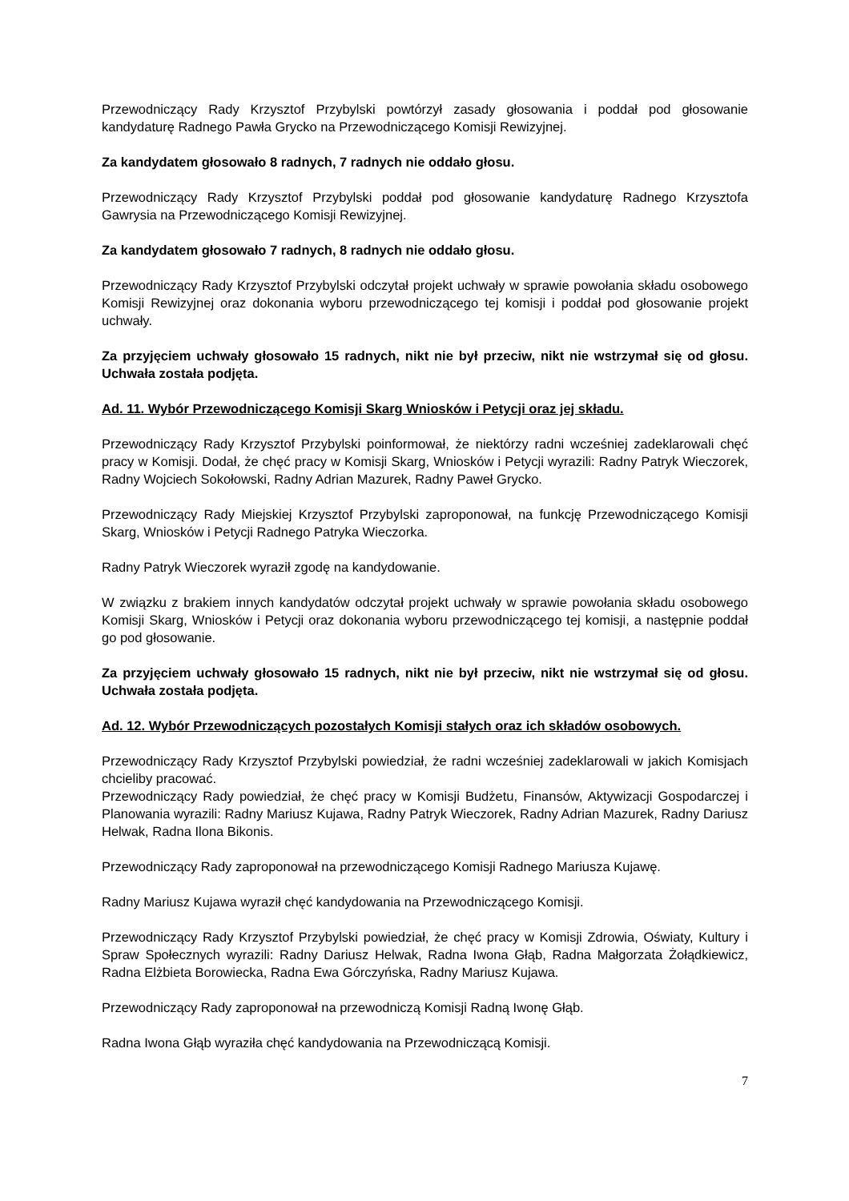Przewodniczący Rady Krzysztof Przybylski powtórzył zasady głosowania i poddał pod głosowanie kandydaturę Radnego Pawła Grycko na Przewodniczącego Komisji Rewizyjnej.
Za kandydatem głosowało 8 radnych, 7 radnych nie oddało głosu.
Przewodniczący Rady Krzysztof Przybylski poddał pod głosowanie kandydaturę Radnego Krzysztofa Gawrysia na Przewodniczącego Komisji Rewizyjnej.
Za kandydatem głosowało 7 radnych, 8 radnych nie oddało głosu.
Przewodniczący Rady Krzysztof Przybylski odczytał projekt uchwały w sprawie powołania składu osobowego Komisji Rewizyjnej oraz dokonania wyboru przewodniczącego tej komisji i poddał pod głosowanie projekt uchwały.
Za przyjęciem uchwały głosowało 15 radnych, nikt nie był przeciw, nikt nie wstrzymał się od głosu. Uchwała została podjęta.
Ad. 11. Wybór Przewodniczącego Komisji Skarg Wniosków i Petycji oraz jej składu.
Przewodniczący Rady Krzysztof Przybylski poinformował, że niektórzy radni wcześniej zadeklarowali chęć pracy w Komisji. Dodał, że chęć pracy w Komisji Skarg, Wniosków i Petycji wyrazili: Radny Patryk Wieczorek, Radny Wojciech Sokołowski, Radny Adrian Mazurek, Radny Paweł Grycko.
Przewodniczący Rady Miejskiej Krzysztof Przybylski zaproponował, na funkcję Przewodniczącego Komisji Skarg, Wniosków i Petycji Radnego Patryka Wieczorka.
Radny Patryk Wieczorek wyraził zgodę na kandydowanie.
W związku z brakiem innych kandydatów odczytał projekt uchwały w sprawie powołania składu osobowego Komisji Skarg, Wniosków i Petycji oraz dokonania wyboru przewodniczącego tej komisji, a następnie poddał go pod głosowanie.
Za przyjęciem uchwały głosowało 15 radnych, nikt nie był przeciw, nikt nie wstrzymał się od głosu. Uchwała została podjęta.
Ad. 12. Wybór Przewodniczących pozostałych Komisji stałych oraz ich składów osobowych.
Przewodniczący Rady Krzysztof Przybylski powiedział, że radni wcześniej zadeklarowali w jakich Komisjach chcieliby pracować.
Przewodniczący Rady powiedział, że chęć pracy w Komisji Budżetu, Finansów, Aktywizacji Gospodarczej i Planowania wyrazili: Radny Mariusz Kujawa, Radny Patryk Wieczorek, Radny Adrian Mazurek, Radny Dariusz Helwak, Radna Ilona Bikonis.
Przewodniczący Rady zaproponował na przewodniczącego Komisji Radnego Mariusza Kujawę.
Radny Mariusz Kujawa wyraził chęć kandydowania na Przewodniczącego Komisji.
Przewodniczący Rady Krzysztof Przybylski powiedział, że chęć pracy w Komisji Zdrowia, Oświaty, Kultury i Spraw Społecznych wyrazili: Radny Dariusz Helwak, Radna Iwona Głąb, Radna Małgorzata Żołądkiewicz, Radna Elżbieta Borowiecka, Radna Ewa Górczyńska, Radny Mariusz Kujawa.
Przewodniczący Rady zaproponował na przewodniczą Komisji Radną Iwonę Głąb.
Radna Iwona Głąb wyraziła chęć kandydowania na Przewodniczącą Komisji.
7